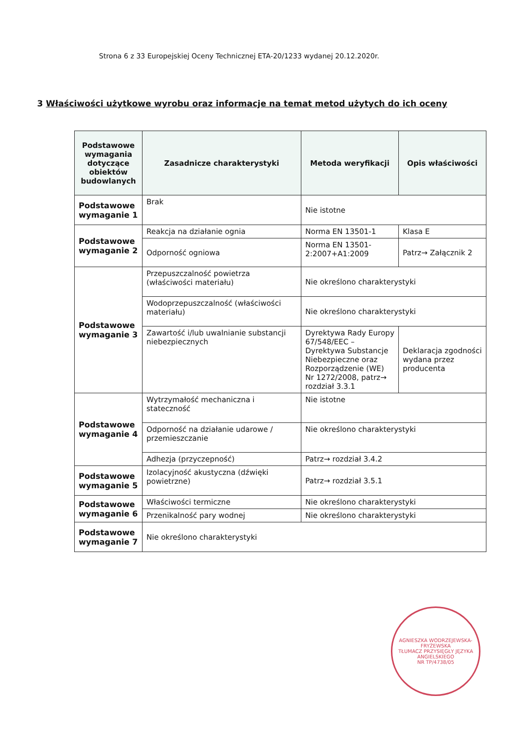Strona 6 z 33 Europejskiej Oceny Technicznej ETA-20/1233 wydanej 20.12.2020r.
3 Właściwości użytkowe wyrobu oraz informacje na temat metod użytych do ich oceny
| Podstawowe wymagania dotyczące obiektów budowlanych | Zasadnicze charakterystyki | Metoda weryfikacji | Opis właściwości |
| --- | --- | --- | --- |
| Podstawowe wymaganie 1 | Brak | Nie istotne | |
| Podstawowe wymaganie 2 | Reakcja na działanie ognia | Norma EN 13501-1 | Klasa E |
| | Odporność ogniowa | Norma EN 13501-2:2007+A1:2009 | Patrz→ Załącznik 2 |
| Podstawowe wymaganie 3 | Przepuszczalność powietrza (właściwości materiału) | Nie określono charakterystyki | |
| | Wodoprzepuszczalność (właściwości materiału) | Nie określono charakterystyki | |
| | Zawartość i/lub uwalnianie substancji niebezpiecznych | Dyrektywa Rady Europy 67/548/EEC – Dyrektywa Substancje Niebezpieczne oraz Rozporządzenie (WE) Nr 1272/2008, patrz→ rozdział 3.3.1 | Deklaracja zgodności wydana przez producenta |
| Podstawowe wymaganie 4 | Wytrzymałość mechaniczna i stateczność | Nie istotne | |
| | Odporność na działanie udarowe / przemieszczanie | Nie określono charakterystyki | |
| | Adhezja (przyczepność) | Patrz→ rozdział 3.4.2 | |
| Podstawowe wymaganie 5 | Izolacyjność akustyczna (dźwięki powietrzne) | Patrz→ rozdział 3.5.1 | |
| Podstawowe wymaganie 6 | Właściwości termiczne | Nie określono charakterystyki | |
| | Przenikalność pary wodnej | Nie określono charakterystyki | |
| Podstawowe wymaganie 7 | Nie określono charakterystyki | | |
AGNIESZKA WODRZEJEWSKA-FRYŻEWSKA
TŁUMACZ PRZYSIĘGŁY JĘZYKA ANGIELSKIEGO
NR TP/4738/05